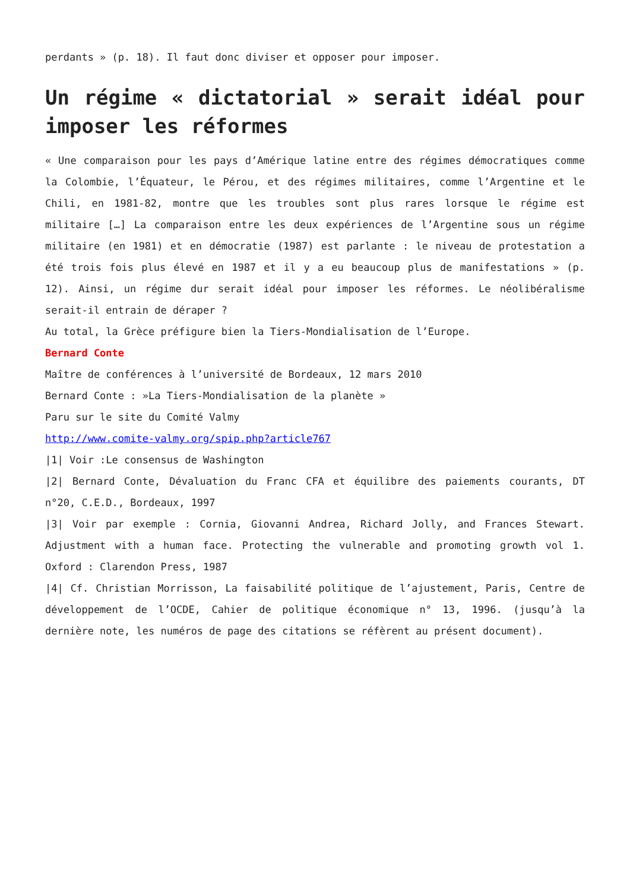perdants » (p. 18). Il faut donc diviser et opposer pour imposer.
Un régime « dictatorial » serait idéal pour imposer les réformes
« Une comparaison pour les pays d’Amérique latine entre des régimes démocratiques comme la Colombie, l’Équateur, le Pérou, et des régimes militaires, comme l’Argentine et le Chili, en 1981-82, montre que les troubles sont plus rares lorsque le régime est militaire […] La comparaison entre les deux expériences de l’Argentine sous un régime militaire (en 1981) et en démocratie (1987) est parlante : le niveau de protestation a été trois fois plus élevé en 1987 et il y a eu beaucoup plus de manifestations » (p. 12). Ainsi, un régime dur serait idéal pour imposer les réformes. Le néolibéralisme serait-il entrain de déraper ?
Au total, la Grèce préfigure bien la Tiers-Mondialisation de l’Europe.
Bernard Conte
Maître de conférences à l’université de Bordeaux, 12 mars 2010
Bernard Conte : »La Tiers-Mondialisation de la planète »
Paru sur le site du Comité Valmy
http://www.comite-valmy.org/spip.php?article767
|1| Voir :Le consensus de Washington
|2| Bernard Conte, Dévaluation du Franc CFA et équilibre des paiements courants, DT n°20, C.E.D., Bordeaux, 1997
|3| Voir par exemple : Cornia, Giovanni Andrea, Richard Jolly, and Frances Stewart. Adjustment with a human face. Protecting the vulnerable and promoting growth vol 1. Oxford : Clarendon Press, 1987
|4| Cf. Christian Morrisson, La faisabilité politique de l’ajustement, Paris, Centre de développement de l’OCDE, Cahier de politique économique n° 13, 1996. (jusqu’à la dernière note, les numéros de page des citations se réfèrent au présent document).